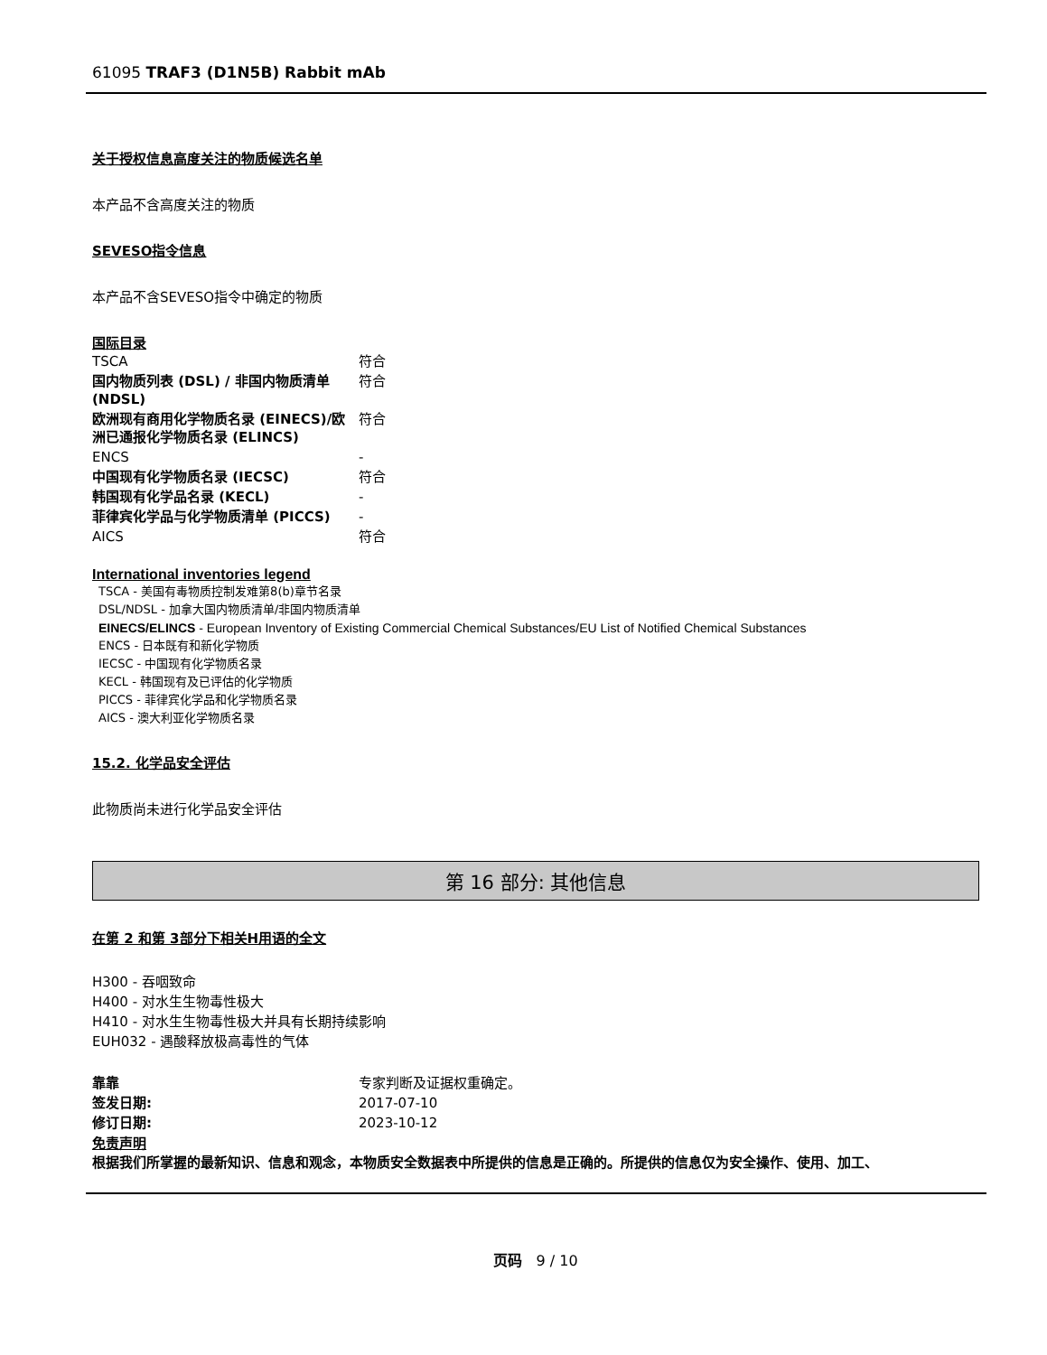61095 TRAF3 (D1N5B) Rabbit mAb
关于授权信息高度关注的物质候选名单
本产品不含高度关注的物质
SEVESO指令信息
本产品不含SEVESO指令中确定的物质
国际目录
| TSCA | 符合 |
| 国内物质列表 (DSL) / 非国内物质清单 (NDSL) | 符合 |
| 欧洲现有商用化学物质名录 (EINECS)/欧洲已通报化学物质名录 (ELINCS) | 符合 |
| ENCS | - |
| 中国现有化学物质名录 (IECSC) | 符合 |
| 韩国现有化学品名录 (KECL) | - |
| 菲律宾化学品与化学物质清单 (PICCS) | - |
| AICS | 符合 |
International inventories legend
TSCA - 美国有毒物质控制发难第8(b)章节名录
DSL/NDSL - 加拿大国内物质清单/非国内物质清单
EINECS/ELINCS - European Inventory of Existing Commercial Chemical Substances/EU List of Notified Chemical Substances
ENCS - 日本既有和新化学物质
IECSC - 中国现有化学物质名录
KECL - 韩国现有及已评估的化学物质
PICCS - 菲律宾化学品和化学物质名录
AICS - 澳大利亚化学物质名录
15.2. 化学品安全评估
此物质尚未进行化学品安全评估
第 16 部分: 其他信息
在第 2 和第 3部分下相关H用语的全文
H300 - 吞咽致命
H400 - 对水生生物毒性极大
H410 - 对水生生物毒性极大并具有长期持续影响
EUH032 - 遇酸释放极高毒性的气体
| 靠靠 | 专家判断及证据权重确定。 |
| 签发日期: | 2017-07-10 |
| 修订日期: | 2023-10-12 |
免责声明
根据我们所掌握的最新知识、信息和观念，本物质安全数据表中所提供的信息是正确的。所提供的信息仅为安全操作、使用、加工、
页码 9 / 10